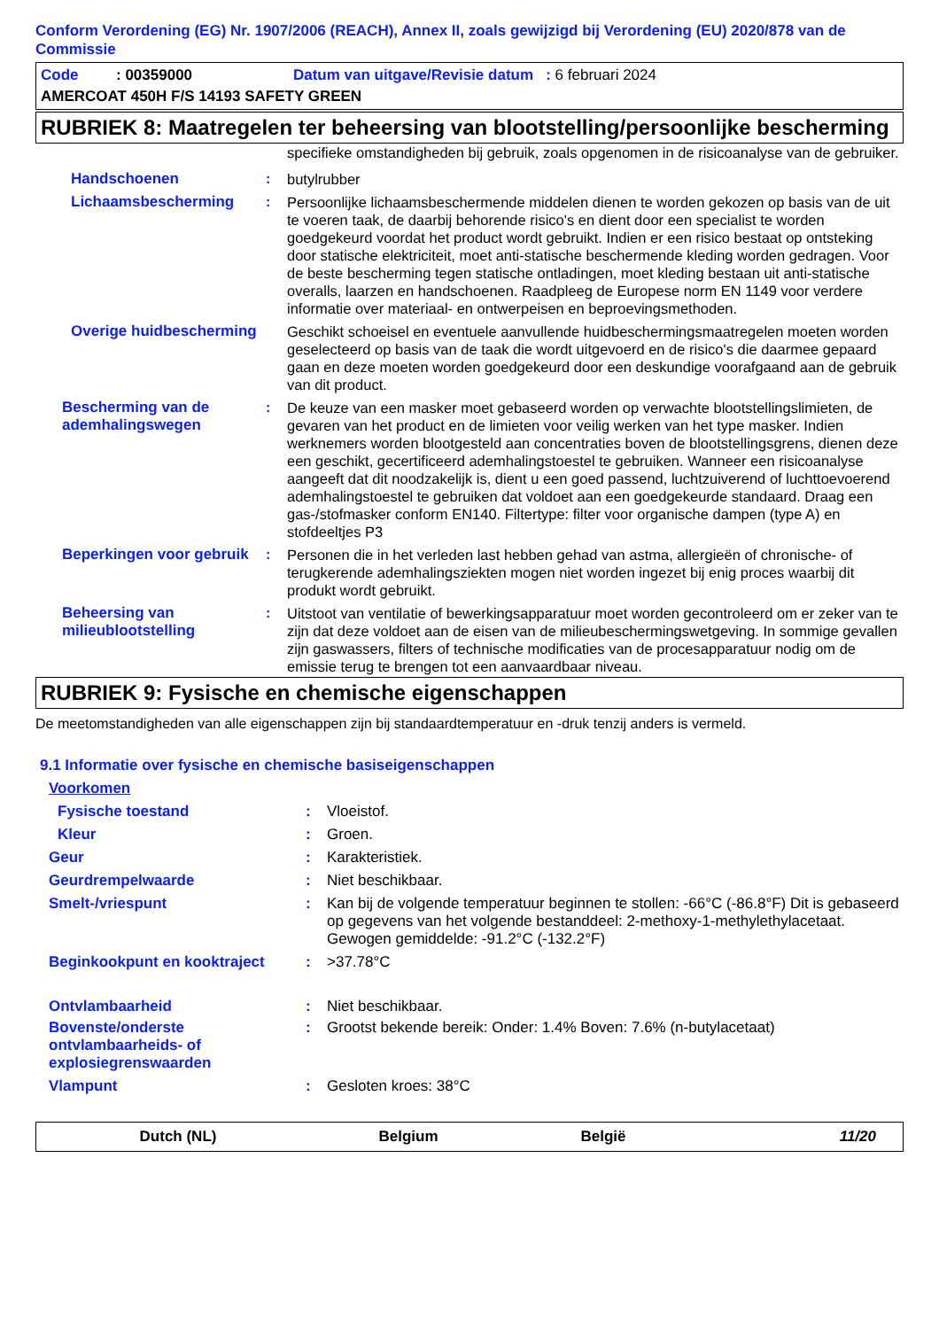Conform Verordening (EG) Nr. 1907/2006 (REACH), Annex II, zoals gewijzigd bij Verordening (EU) 2020/878 van de Commissie
| Code : 00359000 | Datum van uitgave/Revisie datum : 6 februari 2024 |
| AMERCOAT 450H F/S 14193 SAFETY GREEN | |
RUBRIEK 8: Maatregelen ter beheersing van blootstelling/persoonlijke bescherming
| | | specifieke omstandigheden bij gebruik, zoals opgenomen in de risicoanalyse van de gebruiker. |
| Handschoenen | : | butylrubber |
| Lichaamsbescherming | : | Persoonlijke lichaamsbeschermende middelen dienen te worden gekozen op basis van de uit te voeren taak, de daarbij behorende risico's en dient door een specialist te worden goedgekeurd voordat het product wordt gebruikt. Indien er een risico bestaat op ontsteking door statische elektriciteit, moet anti-statische beschermende kleding worden gedragen. Voor de beste bescherming tegen statische ontladingen, moet kleding bestaan uit anti-statische overalls, laarzen en handschoenen. Raadpleeg de Europese norm EN 1149 voor verdere informatie over materiaal- en ontwerpeisen en beproevingsmethoden. |
| Overige huidbescherming | | Geschikt schoeisel en eventuele aanvullende huidbeschermingsmaatregelen moeten worden geselecteerd op basis van de taak die wordt uitgevoerd en de risico's die daarmee gepaard gaan en deze moeten worden goedgekeurd door een deskundige voorafgaand aan de gebruik van dit product. |
| Bescherming van de ademhalingswegen | : | De keuze van een masker moet gebaseerd worden op verwachte blootstellingslimieten, de gevaren van het product en de limieten voor veilig werken van het type masker. Indien werknemers worden blootgesteld aan concentraties boven de blootstellingsgrens, dienen deze een geschikt, gecertificeerd ademhalingstoestel te gebruiken. Wanneer een risicoanalyse aangeeft dat dit noodzakelijk is, dient u een goed passend, luchtzuiverend of luchttoevoerend ademhalingstoestel te gebruiken dat voldoet aan een goedgekeurde standaard. Draag een gas-/stofmasker conform EN140. Filtertype: filter voor organische dampen (type A) en stofdeeltjes P3 |
| Beperkingen voor gebruik | : | Personen die in het verleden last hebben gehad van astma, allergieën of chronische- of terugkerende ademhalingsziekten mogen niet worden ingezet bij enig proces waarbij dit produkt wordt gebruikt. |
| Beheersing van milieublootstelling | : | Uitstoot van ventilatie of bewerkingsapparatuur moet worden gecontroleerd om er zeker van te zijn dat deze voldoet aan de eisen van de milieubeschermingswetgeving. In sommige gevallen zijn gaswassers, filters of technische modificaties van de procesapparatuur nodig om de emissie terug te brengen tot een aanvaardbaar niveau. |
RUBRIEK 9: Fysische en chemische eigenschappen
De meetomstandigheden van alle eigenschappen zijn bij standaardtemperatuur en -druk tenzij anders is vermeld.
9.1 Informatie over fysische en chemische basiseigenschappen
Voorkomen
| Fysische toestand | : | Vloeistof. |
| Kleur | : | Groen. |
| Geur | : | Karakteristiek. |
| Geurdrempelwaarde | : | Niet beschikbaar. |
| Smelt-/vriespunt | : | Kan bij de volgende temperatuur beginnen te stollen: -66°C (-86.8°F) Dit is gebaseerd op gegevens van het volgende bestanddeel: 2-methoxy-1-methylethylacetaat. Gewogen gemiddelde: -91.2°C (-132.2°F) |
| Beginkookpunt en kooktraject | : | >37.78°C |
| Ontvlambaarheid | : | Niet beschikbaar. |
| Bovenste/onderste ontvlambaarheids- of explosiegrenswaarden | : | Grootst bekende bereik: Onder: 1.4% Boven: 7.6% (n-butylacetaat) |
| Vlampunt | : | Gesloten kroes: 38°C |
Dutch (NL) Belgium België 11/20